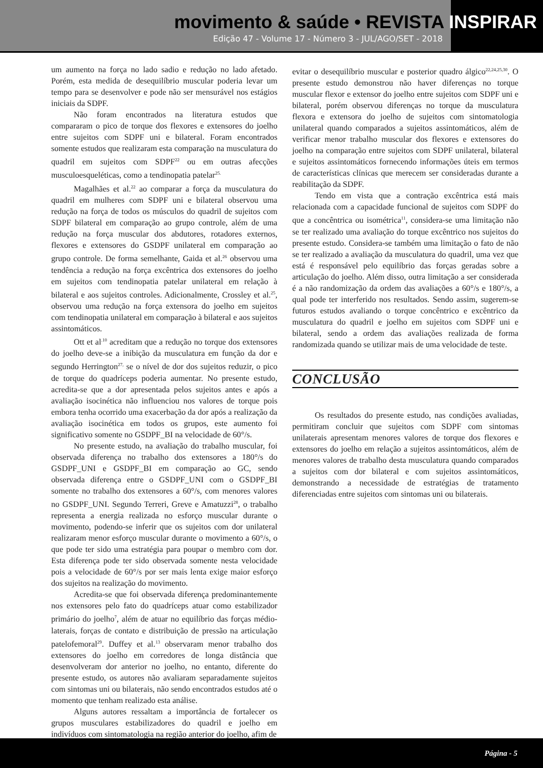movimento & saúde • REVISTA INSPIRAR
Edição 47 - Volume 17 - Número 3 - JUL/AGO/SET - 2018
um aumento na força no lado sadio e redução no lado afetado. Porém, esta medida de desequilíbrio muscular poderia levar um tempo para se desenvolver e pode não ser mensurável nos estágios iniciais da SDPF.
Não foram encontrados na literatura estudos que compararam o pico de torque dos flexores e extensores do joelho entre sujeitos com SDPF uni e bilateral. Foram encontrados somente estudos que realizaram esta comparação na musculatura do quadril em sujeitos com SDPF<sup>22</sup> ou em outras afecções musculoesqueléticas, como a tendinopatia patelar<sup>25.</sup>
Magalhães et al.<sup>22</sup> ao comparar a força da musculatura do quadril em mulheres com SDPF uni e bilateral observou uma redução na força de todos os músculos do quadril de sujeitos com SDPF bilateral em comparação ao grupo controle, além de uma redução na força muscular dos abdutores, rotadores externos, flexores e extensores do GSDPF unilateral em comparação ao grupo controle. De forma semelhante, Gaida et al.<sup>26</sup> observou uma tendência a redução na força excêntrica dos extensores do joelho em sujeitos com tendinopatia patelar unilateral em relação à bilateral e aos sujeitos controles. Adicionalmente, Crossley et al.<sup>25</sup>, observou uma redução na força extensora do joelho em sujeitos com tendinopatia unilateral em comparação à bilateral e aos sujeitos assintomáticos.
Ott et al<sup>.10</sup> acreditam que a redução no torque dos extensores do joelho deve-se a inibição da musculatura em função da dor e segundo Herrington<sup>27,</sup> se o nível de dor dos sujeitos reduzir, o pico de torque do quadríceps poderia aumentar. No presente estudo, acredita-se que a dor apresentada pelos sujeitos antes e após a avaliação isocinética não influenciou nos valores de torque pois embora tenha ocorrido uma exacerbação da dor após a realização da avaliação isocinética em todos os grupos, este aumento foi significativo somente no GSDPF_BI na velocidade de 60°/s.
No presente estudo, na avaliação do trabalho muscular, foi observada diferença no trabalho dos extensores a 180°/s do GSDPF_UNI e GSDPF_BI em comparação ao GC, sendo observada diferença entre o GSDPF_UNI com o GSDPF_BI somente no trabalho dos extensores a 60°/s, com menores valores no GSDPF_UNI. Segundo Terreri, Greve e Amatuzzi<sup>28</sup>, o trabalho representa a energia realizada no esforço muscular durante o movimento, podendo-se inferir que os sujeitos com dor unilateral realizaram menor esforço muscular durante o movimento a 60°/s, o que pode ter sido uma estratégia para poupar o membro com dor. Esta diferença pode ter sido observada somente nesta velocidade pois a velocidade de 60°/s por ser mais lenta exige maior esforço dos sujeitos na realização do movimento.
Acredita-se que foi observada diferença predominantemente nos extensores pelo fato do quadríceps atuar como estabilizador primário do joelho<sup>7</sup>, além de atuar no equilíbrio das forças médio-laterais, forças de contato e distribuição de pressão na articulação patelofemoral<sup>29</sup>. Duffey et al.<sup>13</sup> observaram menor trabalho dos extensores do joelho em corredores de longa distância que desenvolveram dor anterior no joelho, no entanto, diferente do presente estudo, os autores não avaliaram separadamente sujeitos com sintomas uni ou bilaterais, não sendo encontrados estudos até o momento que tenham realizado esta análise.
Alguns autores ressaltam a importância de fortalecer os grupos musculares estabilizadores do quadril e joelho em indivíduos com sintomatologia na região anterior do joelho, afim de
evitar o desequilíbrio muscular e posterior quadro álgico<sup>22,24,25,30</sup>. O presente estudo demonstrou não haver diferenças no torque muscular flexor e extensor do joelho entre sujeitos com SDPF uni e bilateral, porém observou diferenças no torque da musculatura flexora e extensora do joelho de sujeitos com sintomatologia unilateral quando comparados a sujeitos assintomáticos, além de verificar menor trabalho muscular dos flexores e extensores do joelho na comparação entre sujeitos com SDPF unilateral, bilateral e sujeitos assintomáticos fornecendo informações úteis em termos de características clínicas que merecem ser consideradas durante a reabilitação da SDPF.
Tendo em vista que a contração excêntrica está mais relacionada com a capacidade funcional de sujeitos com SDPF do que a concêntrica ou isométrica<sup>11</sup>, considera-se uma limitação não se ter realizado uma avaliação do torque excêntrico nos sujeitos do presente estudo. Considera-se também uma limitação o fato de não se ter realizado a avaliação da musculatura do quadril, uma vez que está é responsável pelo equilíbrio das forças geradas sobre a articulação do joelho. Além disso, outra limitação a ser considerada é a não randomização da ordem das avaliações a 60°/s e 180°/s, a qual pode ter interferido nos resultados. Sendo assim, sugerem-se futuros estudos avaliando o torque concêntrico e excêntrico da musculatura do quadril e joelho em sujeitos com SDPF uni e bilateral, sendo a ordem das avaliações realizada de forma randomizada quando se utilizar mais de uma velocidade de teste.
CONCLUSÃO
Os resultados do presente estudo, nas condições avaliadas, permitiram concluir que sujeitos com SDPF com sintomas unilaterais apresentam menores valores de torque dos flexores e extensores do joelho em relação a sujeitos assintomáticos, além de menores valores de trabalho desta musculatura quando comparados a sujeitos com dor bilateral e com sujeitos assintomáticos, demonstrando a necessidade de estratégias de tratamento diferenciadas entre sujeitos com sintomas uni ou bilaterais.
Página - 5